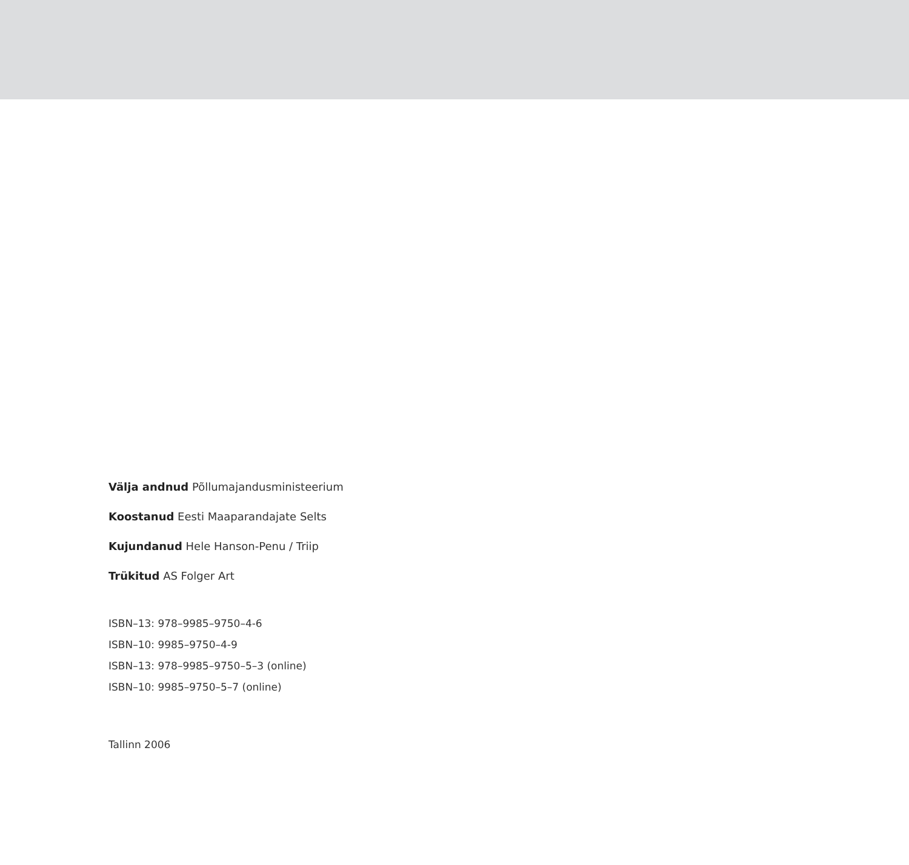Välja andnud Põllumajandusministeerium
Koostanud Eesti Maaparandajate Selts
Kujundanud Hele Hanson-Penu / Triip
Trükitud AS Folger Art
ISBN–13: 978–9985–9750–4-6
ISBN–10: 9985–9750–4-9
ISBN–13: 978–9985–9750–5–3 (online)
ISBN–10: 9985–9750–5–7 (online)
Tallinn 2006